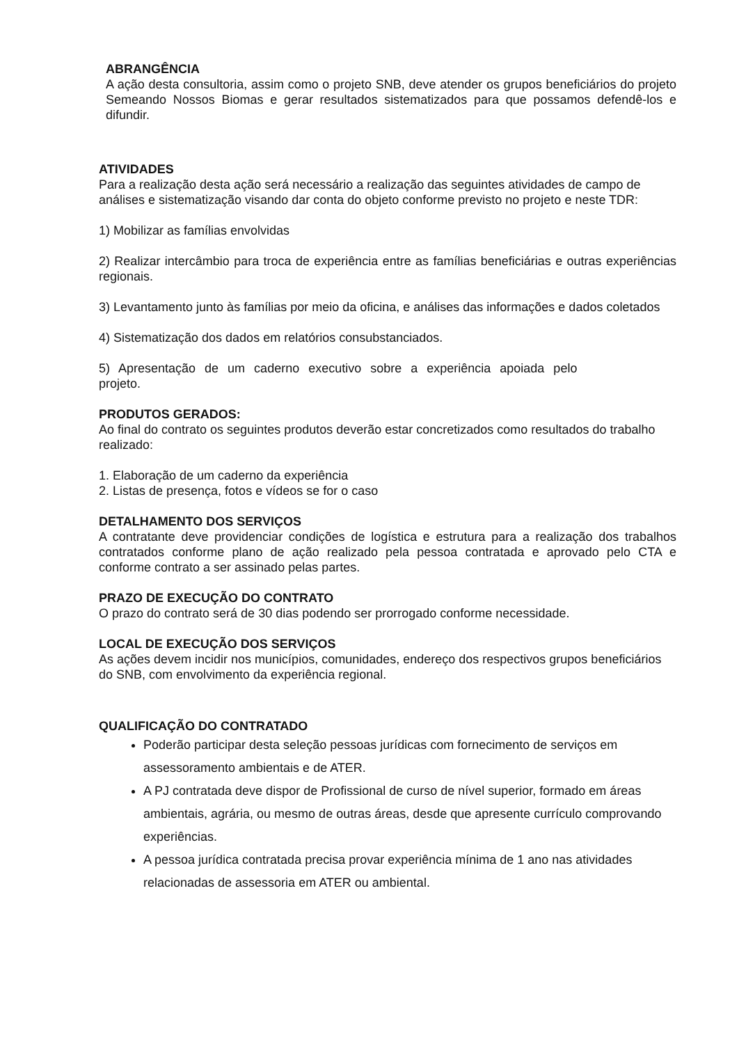ABRANGÊNCIA
A ação desta consultoria, assim como o projeto SNB, deve atender os grupos beneficiários do projeto Semeando Nossos Biomas e gerar resultados sistematizados para que possamos defendê-los e difundir.
ATIVIDADES
Para a realização desta ação será necessário a realização das seguintes atividades de campo de análises e sistematização visando dar conta do objeto conforme previsto no projeto e neste TDR:
1) Mobilizar as famílias envolvidas
2) Realizar intercâmbio para troca de experiência entre as famílias beneficiárias e outras experiências regionais.
3) Levantamento junto às famílias por meio da oficina, e análises das informações e dados coletados
4) Sistematização dos dados em relatórios consubstanciados.
5) Apresentação de um caderno executivo sobre a experiência apoiada pelo projeto.
PRODUTOS GERADOS:
Ao final do contrato os seguintes produtos deverão estar concretizados como resultados do trabalho realizado:
1. Elaboração de um caderno da experiência
2. Listas de presença, fotos e vídeos se for o caso
DETALHAMENTO DOS SERVIÇOS
A contratante deve providenciar condições de logística e estrutura para a realização dos trabalhos contratados conforme plano de ação realizado pela pessoa contratada e aprovado pelo CTA e conforme contrato a ser assinado pelas partes.
PRAZO DE EXECUÇÃO DO CONTRATO
O prazo do contrato será de 30 dias podendo ser prorrogado conforme necessidade.
LOCAL DE EXECUÇÃO DOS SERVIÇOS
As ações devem incidir nos municípios, comunidades, endereço dos respectivos grupos beneficiários do SNB, com envolvimento da experiência regional.
QUALIFICAÇÃO DO CONTRATADO
Poderão participar desta seleção pessoas jurídicas com fornecimento de serviços em assessoramento ambientais e de ATER.
A PJ contratada deve dispor de Profissional de curso de nível superior, formado em áreas ambientais, agrária, ou mesmo de outras áreas, desde que apresente currículo comprovando experiências.
A pessoa jurídica contratada precisa provar experiência mínima de 1 ano nas atividades relacionadas de assessoria em ATER ou ambiental.